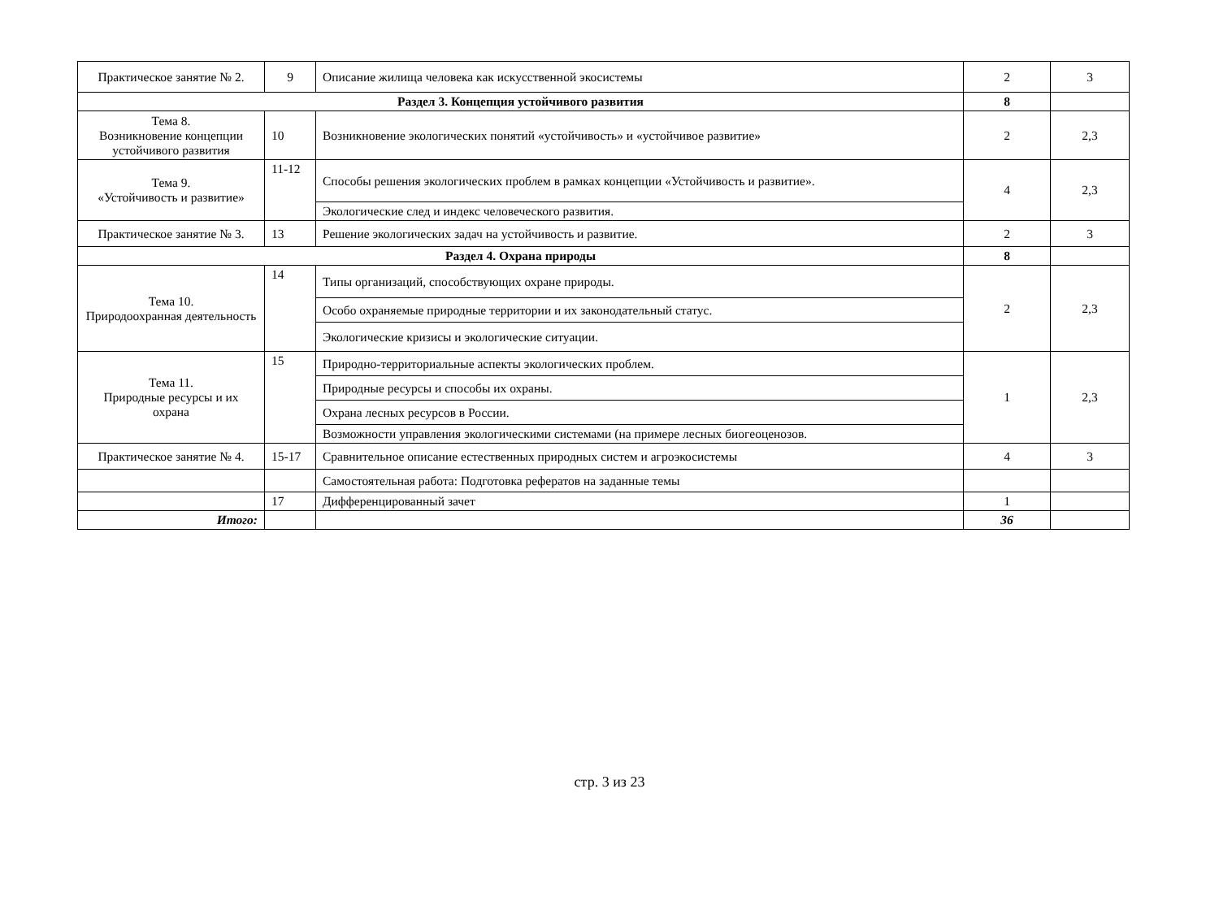| Практическое занятие № 2. | 9 | Описание жилища человека как искусственной экосистемы | 2 | 3 |
| Раздел 3. Концепция устойчивого развития | | | 8 | |
| Тема 8. Возникновение концепции устойчивого развития | 10 | Возникновение экологических понятий «устойчивость» и «устойчивое развитие» | 2 | 2,3 |
| Тема 9. «Устойчивость и развитие» | 11-12 | Способы решения экологических проблем в рамках концепции «Устойчивость и развитие». | 4 | 2,3 |
| | | Экологические след и индекс человеческого развития. | | |
| Практическое занятие № 3. | 13 | Решение экологических задач на устойчивость и развитие. | 2 | 3 |
| Раздел 4. Охрана природы | | | 8 | |
| Тема 10. Природоохранная деятельность | 14 | Типы организаций, способствующих охране природы. | 2 | 2,3 |
| | | Особо охраняемые природные территории и их законодательный статус. | | |
| | | Экологические кризисы и экологические ситуации. | | |
| Тема 11. Природные ресурсы и их охрана | 15 | Природно-территориальные аспекты экологических проблем. | 1 | 2,3 |
| | | Природные ресурсы и способы их охраны. | | |
| | | Охрана лесных ресурсов в России. | | |
| | | Возможности управления экологическими системами (на примере лесных биогеоценозов. | | |
| Практическое занятие № 4. | 15-17 | Сравнительное описание естественных природных систем и агроэкосистемы | 4 | 3 |
| | | Самостоятельная работа: Подготовка рефератов на заданные темы | | |
| | 17 | Дифференцированный зачет | 1 | |
| Итого: | | | 36 | |
стр. 3 из 23